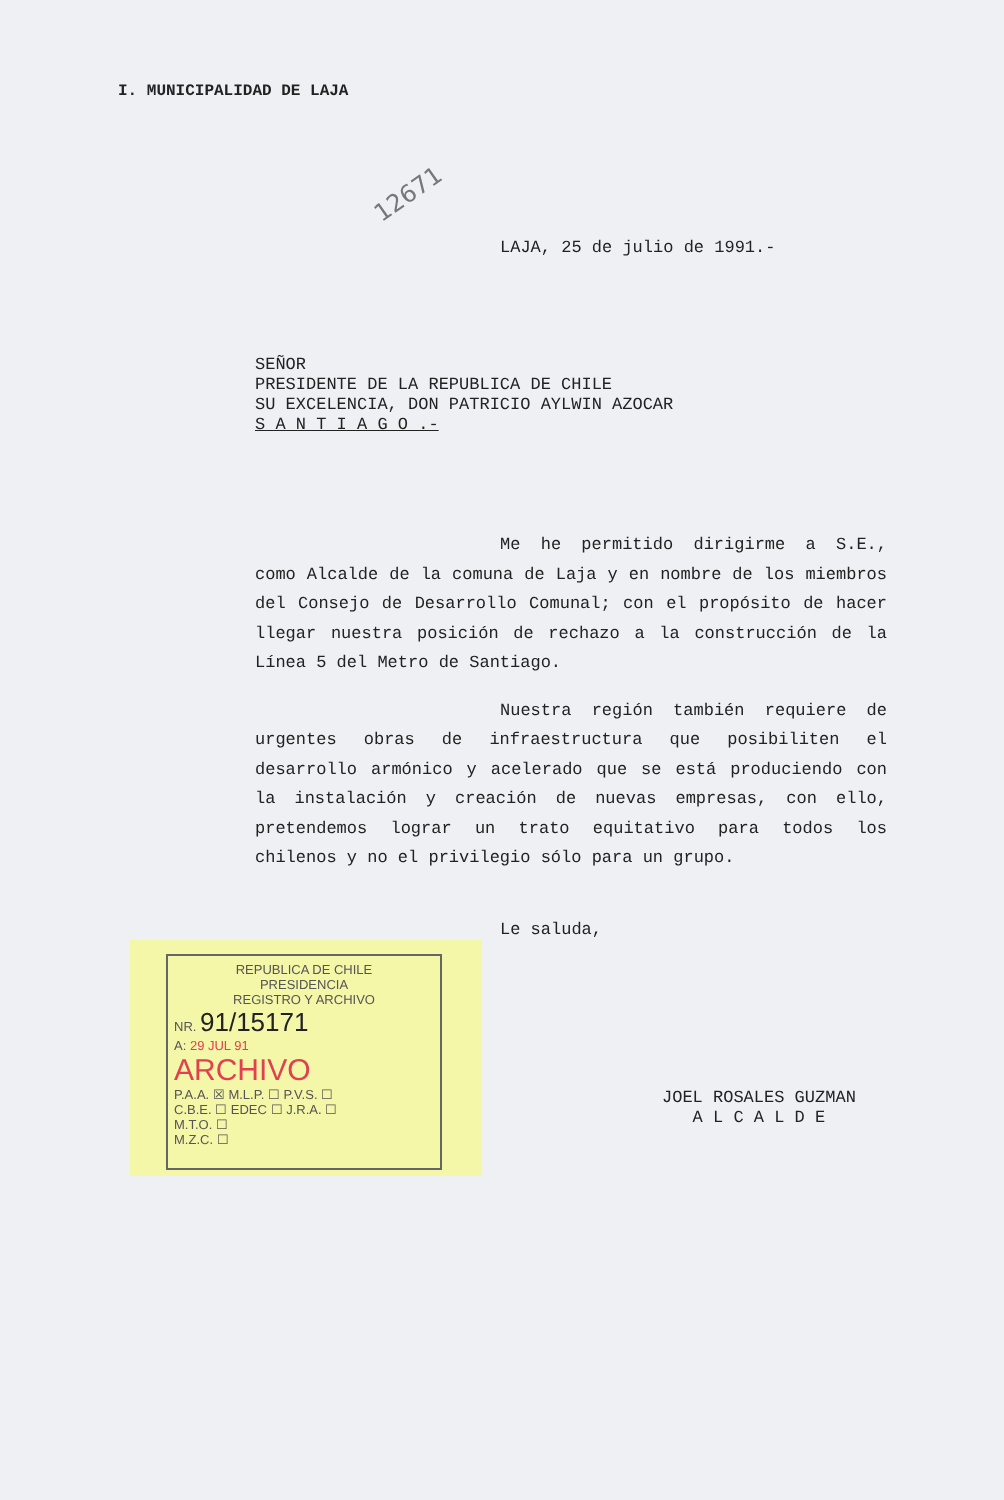I. MUNICIPALIDAD DE LAJA
12671
LAJA, 25 de julio de 1991.-
SEÑOR
PRESIDENTE DE LA REPUBLICA DE CHILE
SU EXCELENCIA, DON PATRICIO AYLWIN AZOCAR
S A N T I A G O .-
Me he permitido dirigirme a S.E., como Alcalde de la comuna de Laja y en nombre de los miembros del Consejo de Desarrollo Comunal; con el propósito de hacer llegar nuestra posición de rechazo a la construcción de la Línea 5 del Metro de Santiago.
Nuestra región también requiere de urgentes obras de infraestructura que posibiliten el desarrollo armónico y acelerado que se está produciendo con la instalación y creación de nuevas empresas, con ello, pretendemos lograr un trato equitativo para todos los chilenos y no el privilegio sólo para un grupo.
Le saluda,
REPUBLICA DE CHILE
PRESIDENCIA
REGISTRO Y ARCHIVO
NR. 91/15171
A: 29 JUL 91
ARCHIVO
P.A.A. ☒ M.L.P. ☐ P.V.S. ☐
C.B.E. ☐ EDEC ☐ J.R.A. ☐
M.T.O. ☐
M.Z.C. ☐
JOEL ROSALES GUZMAN
A L C A L D E